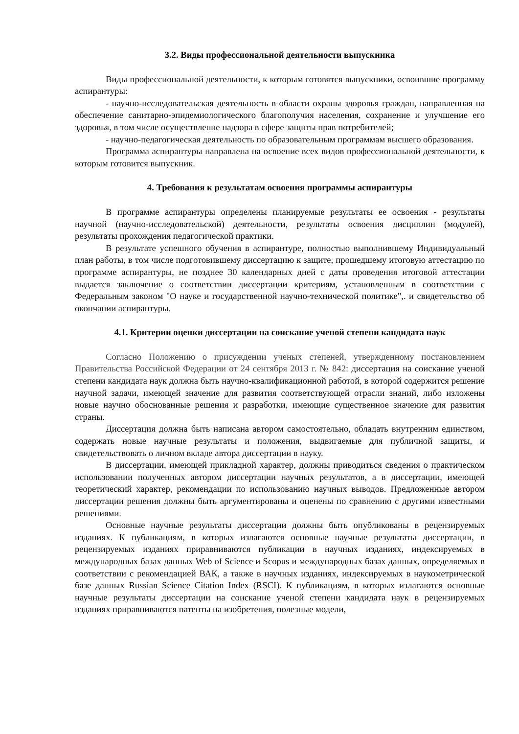3.2. Виды профессиональной деятельности выпускника
Виды профессиональной деятельности, к которым готовятся выпускники, освоившие программу аспирантуры:
- научно-исследовательская деятельность в области охраны здоровья граждан, направленная на обеспечение санитарно-эпидемиологического благополучия населения, сохранение и улучшение его здоровья, в том числе осуществление надзора в сфере защиты прав потребителей;
- научно-педагогическая деятельность по образовательным программам высшего образования.
Программа аспирантуры направлена на освоение всех видов профессиональной деятельности, к которым готовится выпускник.
4. Требования к результатам освоения программы аспирантуры
В программе аспирантуры определены планируемые результаты ее освоения - результаты научной (научно-исследовательской) деятельности, результаты освоения дисциплин (модулей), результаты прохождения педагогической практики.
В результате успешного обучения в аспирантуре, полностью выполнившему Индивидуальный план работы, в том числе подготовившему диссертацию к защите, прошедшему итоговую аттестацию по программе аспирантуры, не позднее 30 календарных дней с даты проведения итоговой аттестации выдается заключение о соответствии диссертации критериям, установленным в соответствии с Федеральным законом "О науке и государственной научно-технической политике",. и свидетельство об окончании аспирантуры.
4.1. Критерии оценки диссертации на соискание ученой степени кандидата наук
Согласно Положению о присуждении ученых степеней, утвержденному постановлением Правительства Российской Федерации от 24 сентября 2013 г. № 842: диссертация на соискание ученой степени кандидата наук должна быть научно-квалификационной работой, в которой содержится решение научной задачи, имеющей значение для развития соответствующей отрасли знаний, либо изложены новые научно обоснованные решения и разработки, имеющие существенное значение для развития страны.
Диссертация должна быть написана автором самостоятельно, обладать внутренним единством, содержать новые научные результаты и положения, выдвигаемые для публичной защиты, и свидетельствовать о личном вкладе автора диссертации в науку.
В диссертации, имеющей прикладной характер, должны приводиться сведения о практическом использовании полученных автором диссертации научных результатов, а в диссертации, имеющей теоретический характер, рекомендации по использованию научных выводов. Предложенные автором диссертации решения должны быть аргументированы и оценены по сравнению с другими известными решениями.
Основные научные результаты диссертации должны быть опубликованы в рецензируемых изданиях. К публикациям, в которых излагаются основные научные результаты диссертации, в рецензируемых изданиях приравниваются публикации в научных изданиях, индексируемых в международных базах данных Web of Science и Scopus и международных базах данных, определяемых в соответствии с рекомендацией ВАК, а также в научных изданиях, индексируемых в наукометрической базе данных Russian Science Citation Index (RSCI). К публикациям, в которых излагаются основные научные результаты диссертации на соискание ученой степени кандидата наук в рецензируемых изданиях приравниваются патенты на изобретения, полезные модели,